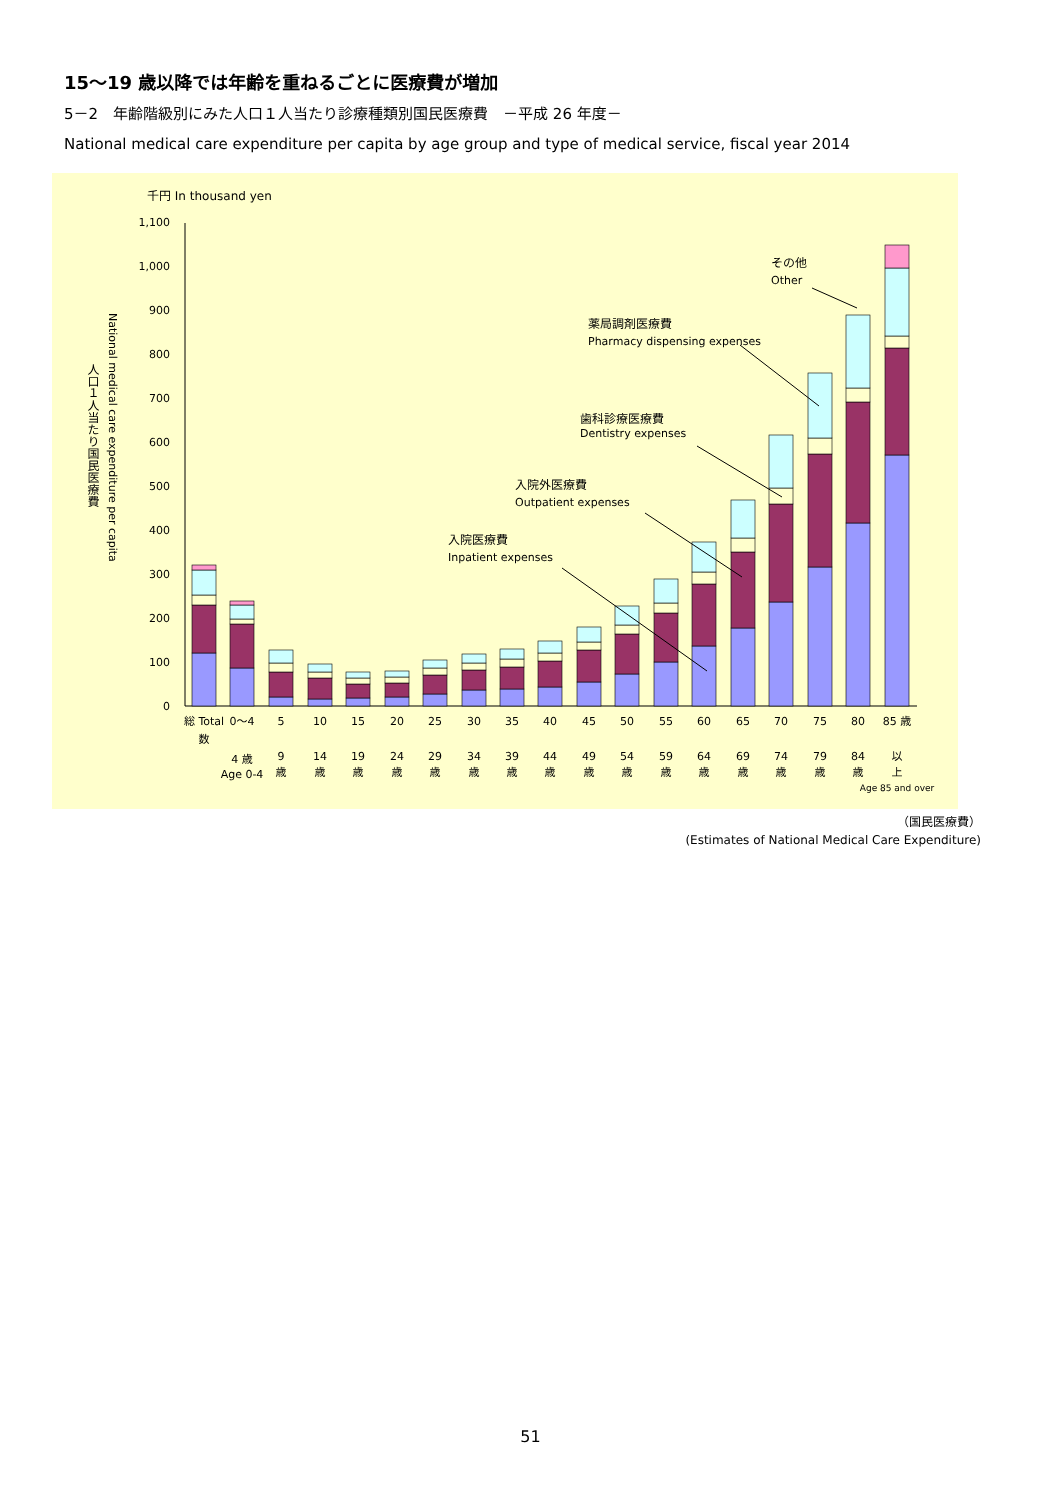15～19 歳以降では年齢を重ねるごとに医療費が増加
5－2　年齢階級別にみた人口１人当たり診療種類別国民医療費　－平成 26 年度－
National medical care expenditure per capita by age group and type of medical service, fiscal year 2014
千円 In thousand yen
1,100
1,000
900
800
700
600
500
400
300
200
100
0
人口１人当たり国民医療費
National medical care expenditure per capita
入院医療費
Inpatient expenses
入院外医療費
Outpatient expenses
歯科診療医療費
Dentistry expenses
薬局調剤医療費
Pharmacy dispensing expenses
その他
Other
総 Total
数
0～4
4 歳
Age 0-4
5
9
歳
10
14
歳
15
19
歳
20
24
歳
25
29
歳
30
34
歳
35
39
歳
40
44
歳
45
49
歳
50
54
歳
55
59
歳
60
64
歳
65
69
歳
70
74
歳
75
79
歳
80
84
歳
85 歳
以
上
Age 85 and over
（国民医療費）
(Estimates of National Medical Care Expenditure)
51